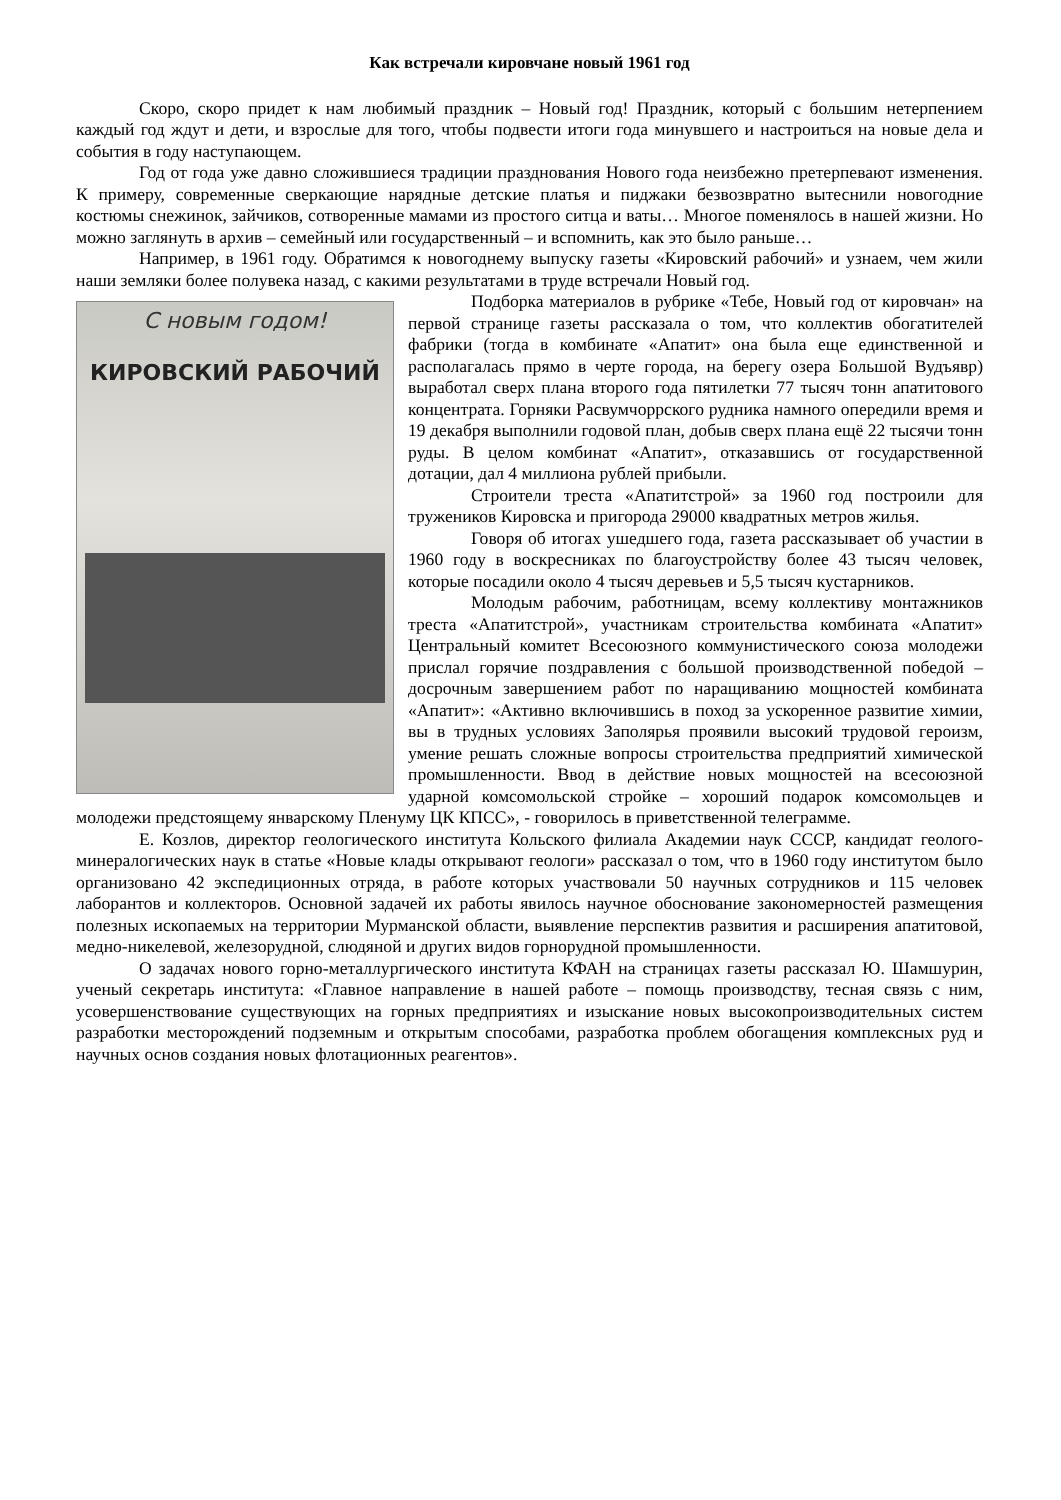Как встречали кировчане новый 1961 год
Скоро, скоро придет к нам любимый праздник – Новый год! Праздник, который с большим нетерпением каждый год ждут и дети, и взрослые для того, чтобы подвести итоги года минувшего и настроиться на новые дела и события в году наступающем.
Год от года уже давно сложившиеся традиции празднования Нового года неизбежно претерпевают изменения. К примеру, современные сверкающие нарядные детские платья и пиджаки безвозвратно вытеснили новогодние костюмы снежинок, зайчиков, сотворенные мамами из простого ситца и ваты… Многое поменялось в нашей жизни. Но можно заглянуть в архив – семейный или государственный – и вспомнить, как это было раньше…
Например, в 1961 году. Обратимся к новогоднему выпуску газеты «Кировский рабочий» и узнаем, чем жили наши земляки более полувека назад, с какими результатами в труде встречали Новый год.
С новым годом!
КИРОВСКИЙ РАБОЧИЙ
Подборка материалов в рубрике «Тебе, Новый год от кировчан» на первой странице газеты рассказала о том, что коллектив обогатителей фабрики (тогда в комбинате «Апатит» она была еще единственной и располагалась прямо в черте города, на берегу озера Большой Вудъявр) выработал сверх плана второго года пятилетки 77 тысяч тонн апатитового концентрата. Горняки Расвумчоррского рудника намного опередили время и 19 декабря выполнили годовой план, добыв сверх плана ещё 22 тысячи тонн руды. В целом комбинат «Апатит», отказавшись от государственной дотации, дал 4 миллиона рублей прибыли.
Строители треста «Апатитстрой» за 1960 год построили для тружеников Кировска и пригорода 29000 квадратных метров жилья.
Говоря об итогах ушедшего года, газета рассказывает об участии в 1960 году в воскресниках по благоустройству более 43 тысяч человек, которые посадили около 4 тысяч деревьев и 5,5 тысяч кустарников.
Молодым рабочим, работницам, всему коллективу монтажников треста «Апатитстрой», участникам строительства комбината «Апатит» Центральный комитет Всесоюзного коммунистического союза молодежи прислал горячие поздравления с большой производственной победой – досрочным завершением работ по наращиванию мощностей комбината «Апатит»: «Активно включившись в поход за ускоренное развитие химии, вы в трудных условиях Заполярья проявили высокий трудовой героизм, умение решать сложные вопросы строительства предприятий химической промышленности. Ввод в действие новых мощностей на всесоюзной ударной комсомольской стройке – хороший подарок комсомольцев и молодежи предстоящему январскому Пленуму ЦК КПСС», - говорилось в приветственной телеграмме.
Е. Козлов, директор геологического института Кольского филиала Академии наук СССР, кандидат геолого-минералогических наук в статье «Новые клады открывают геологи» рассказал о том, что в 1960 году институтом было организовано 42 экспедиционных отряда, в работе которых участвовали 50 научных сотрудников и 115 человек лаборантов и коллекторов. Основной задачей их работы явилось научное обоснование закономерностей размещения полезных ископаемых на территории Мурманской области, выявление перспектив развития и расширения апатитовой, медно-никелевой, железорудной, слюдяной и других видов горнорудной промышленности.
О задачах нового горно-металлургического института КФАН на страницах газеты рассказал Ю. Шамшурин, ученый секретарь института: «Главное направление в нашей работе – помощь производству, тесная связь с ним, усовершенствование существующих на горных предприятиях и изыскание новых высокопроизводительных систем разработки месторождений подземным и открытым способами, разработка проблем обогащения комплексных руд и научных основ создания новых флотационных реагентов».